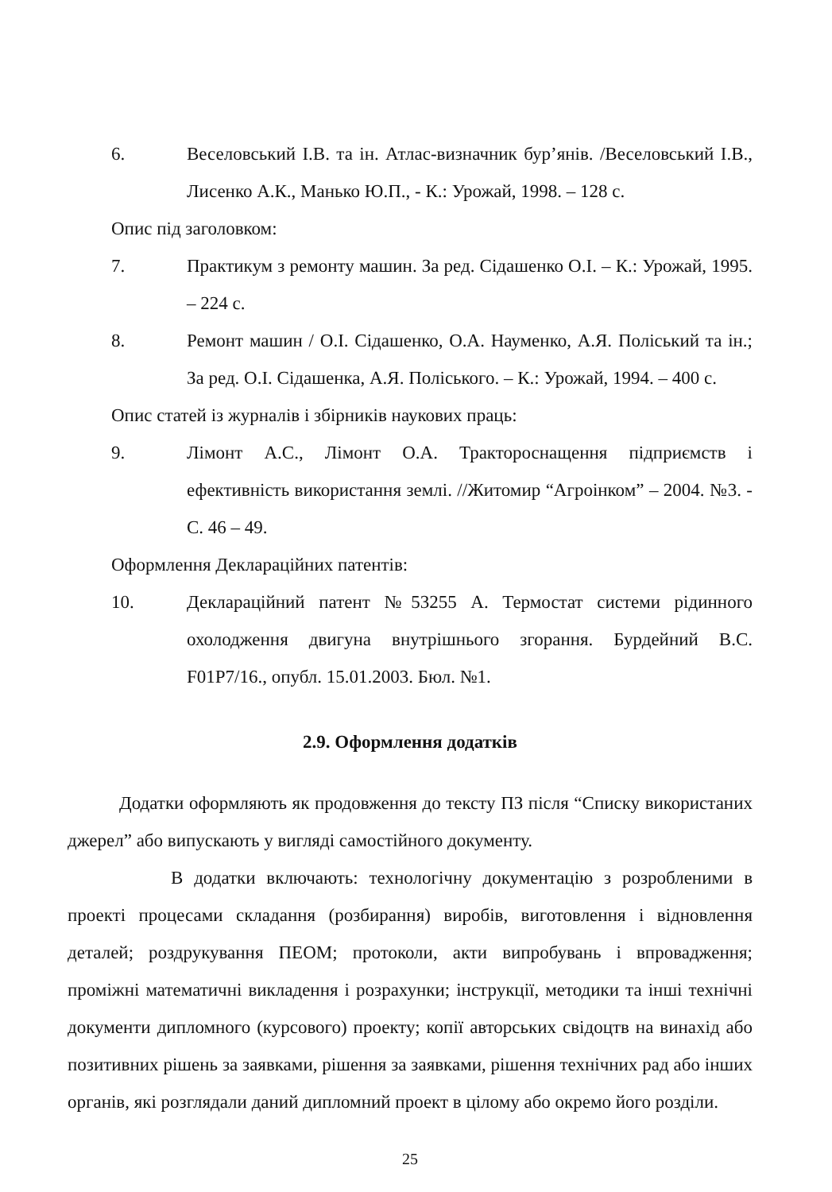6. Веселовський І.В. та ін. Атлас-визначник бур’янів. /Веселовський І.В., Лисенко А.К., Манько Ю.П., - К.: Урожай, 1998. – 128 с.
Опис під заголовком:
7. Практикум з ремонту машин. За ред. Сідашенко О.І. – К.: Урожай, 1995. – 224 с.
8. Ремонт машин / О.І. Сідашенко, О.А. Науменко, А.Я. Поліський та ін.; За ред. О.І. Сідашенка, А.Я. Поліського. – К.: Урожай, 1994. – 400 с.
Опис статей із журналів і збірників наукових праць:
9. Лімонт А.С., Лімонт О.А. Трактороснащення підприємств і ефективність використання землі. //Житомир “Агроінком” – 2004. №3. - С. 46 – 49.
Оформлення Деклараційних патентів:
10. Деклараційний патент №53255 А. Термостат системи рідинного охолодження двигуна внутрішнього згорання. Бурдейний В.С. F01P7/16., опубл. 15.01.2003. Бюл. №1.
2.9. Оформлення додатків
Додатки оформляють як продовження до тексту ПЗ після “Списку використаних джерел” або випускають у вигляді самостійного документу.
В додатки включають: технологічну документацію з розробленими в проекті процесами складання (розбирання) виробів, виготовлення і відновлення деталей; роздрукування ПЕОМ; протоколи, акти випробувань і впровадження; проміжні математичні викладення і розрахунки; інструкції, методики та інші технічні документи дипломного (курсового) проекту; копії авторських свідоцтв на винахід або позитивних рішень за заявками, рішення за заявками, рішення технічних рад або інших органів, які розглядали даний дипломний проект в цілому або окремо його розділи.
25